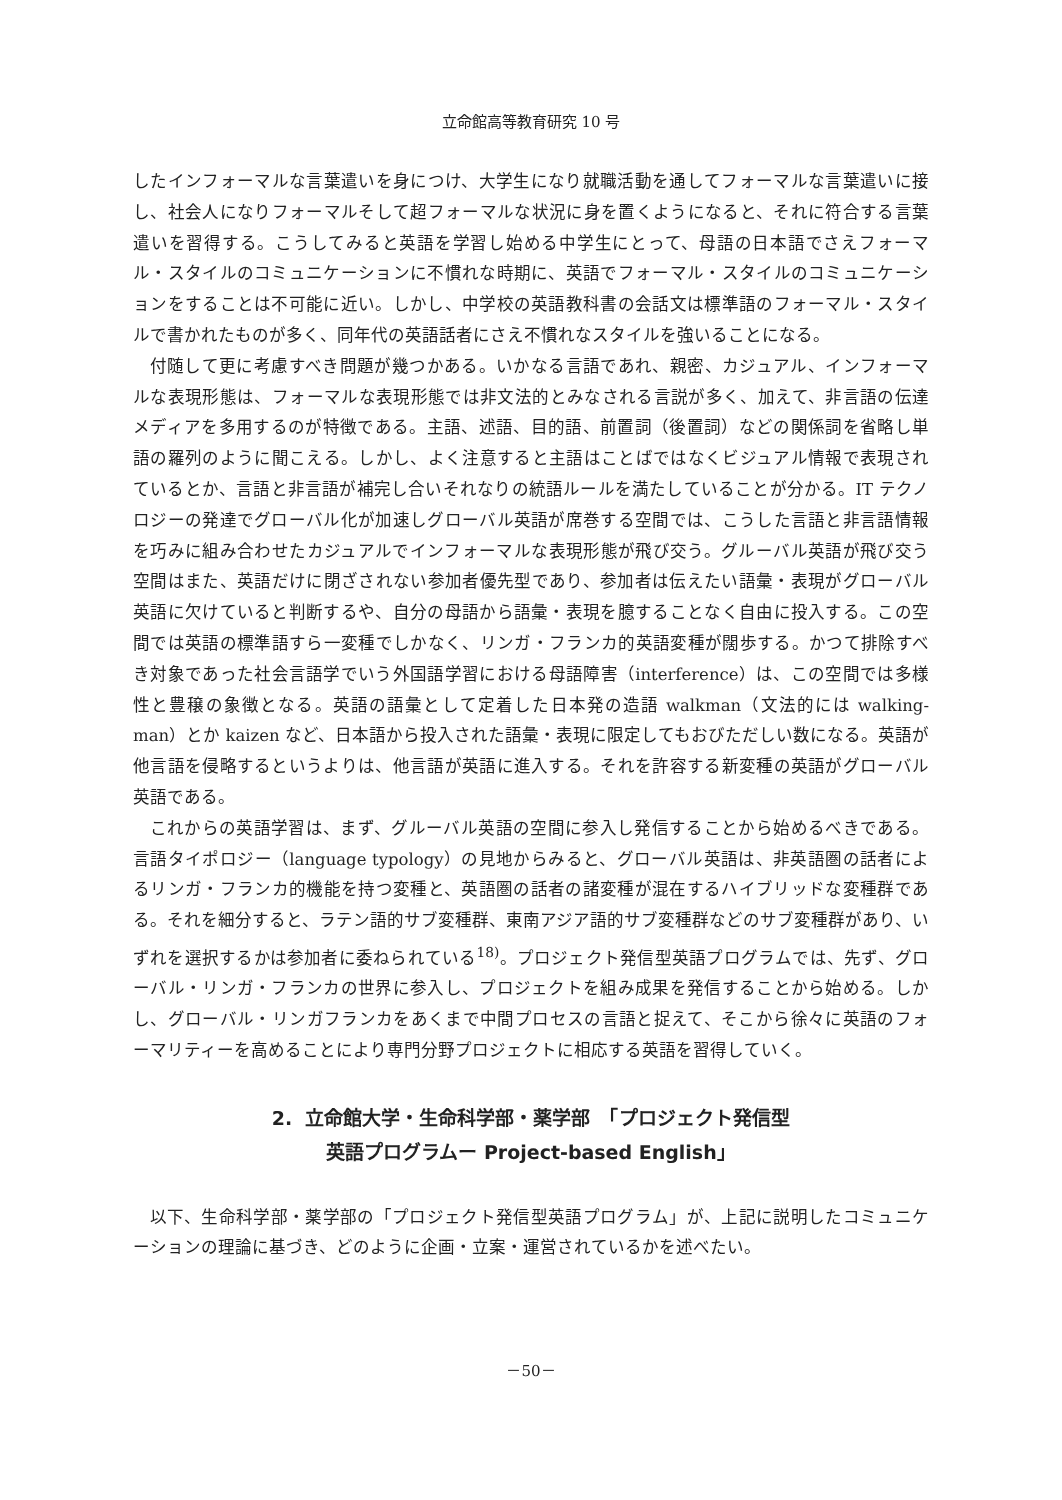立命館高等教育研究 10 号
したインフォーマルな言葉遣いを身につけ、大学生になり就職活動を通してフォーマルな言葉遣いに接し、社会人になりフォーマルそして超フォーマルな状況に身を置くようになると、それに符合する言葉遣いを習得する。こうしてみると英語を学習し始める中学生にとって、母語の日本語でさえフォーマル・スタイルのコミュニケーションに不慣れな時期に、英語でフォーマル・スタイルのコミュニケーションをすることは不可能に近い。しかし、中学校の英語教科書の会話文は標準語のフォーマル・スタイルで書かれたものが多く、同年代の英語話者にさえ不慣れなスタイルを強いることになる。
付随して更に考慮すべき問題が幾つかある。いかなる言語であれ、親密、カジュアル、インフォーマルな表現形態は、フォーマルな表現形態では非文法的とみなされる言説が多く、加えて、非言語の伝達メディアを多用するのが特徴である。主語、述語、目的語、前置詞（後置詞）などの関係詞を省略し単語の羅列のように聞こえる。しかし、よく注意すると主語はことばではなくビジュアル情報で表現されているとか、言語と非言語が補完し合いそれなりの統語ルールを満たしていることが分かる。IT テクノロジーの発達でグローバル化が加速しグローバル英語が席巻する空間では、こうした言語と非言語情報を巧みに組み合わせたカジュアルでインフォーマルな表現形態が飛び交う。グルーバル英語が飛び交う空間はまた、英語だけに閉ざされない参加者優先型であり、参加者は伝えたい語彙・表現がグローバル英語に欠けていると判断するや、自分の母語から語彙・表現を臆することなく自由に投入する。この空間では英語の標準語すら一変種でしかなく、リンガ・フランカ的英語変種が闊歩する。かつて排除すべき対象であった社会言語学でいう外国語学習における母語障害（interference）は、この空間では多様性と豊穣の象徴となる。英語の語彙として定着した日本発の造語 walkman（文法的には walking-man）とか kaizen など、日本語から投入された語彙・表現に限定してもおびただしい数になる。英語が他言語を侵略するというよりは、他言語が英語に進入する。それを許容する新変種の英語がグローバル英語である。
これからの英語学習は、まず、グルーバル英語の空間に参入し発信することから始めるべきである。言語タイポロジー（language typology）の見地からみると、グローバル英語は、非英語圏の話者によるリンガ・フランカ的機能を持つ変種と、英語圏の話者の諸変種が混在するハイブリッドな変種群である。それを細分すると、ラテン語的サブ変種群、東南アジア語的サブ変種群などのサブ変種群があり、いずれを選択するかは参加者に委ねられている<sup>18)</sup>。プロジェクト発信型英語プログラムでは、先ず、グローバル・リンガ・フランカの世界に参入し、プロジェクトを組み成果を発信することから始める。しかし、グローバル・リンガフランカをあくまで中間プロセスの言語と捉えて、そこから徐々に英語のフォーマリティーを高めることにより専門分野プロジェクトに相応する英語を習得していく。
2. 立命館大学・生命科学部・薬学部　「プロジェクト発信型
英語プログラムー Project-based English」
以下、生命科学部・薬学部の「プロジェクト発信型英語プログラム」が、上記に説明したコミュニケーションの理論に基づき、どのように企画・立案・運営されているかを述べたい。
－50－